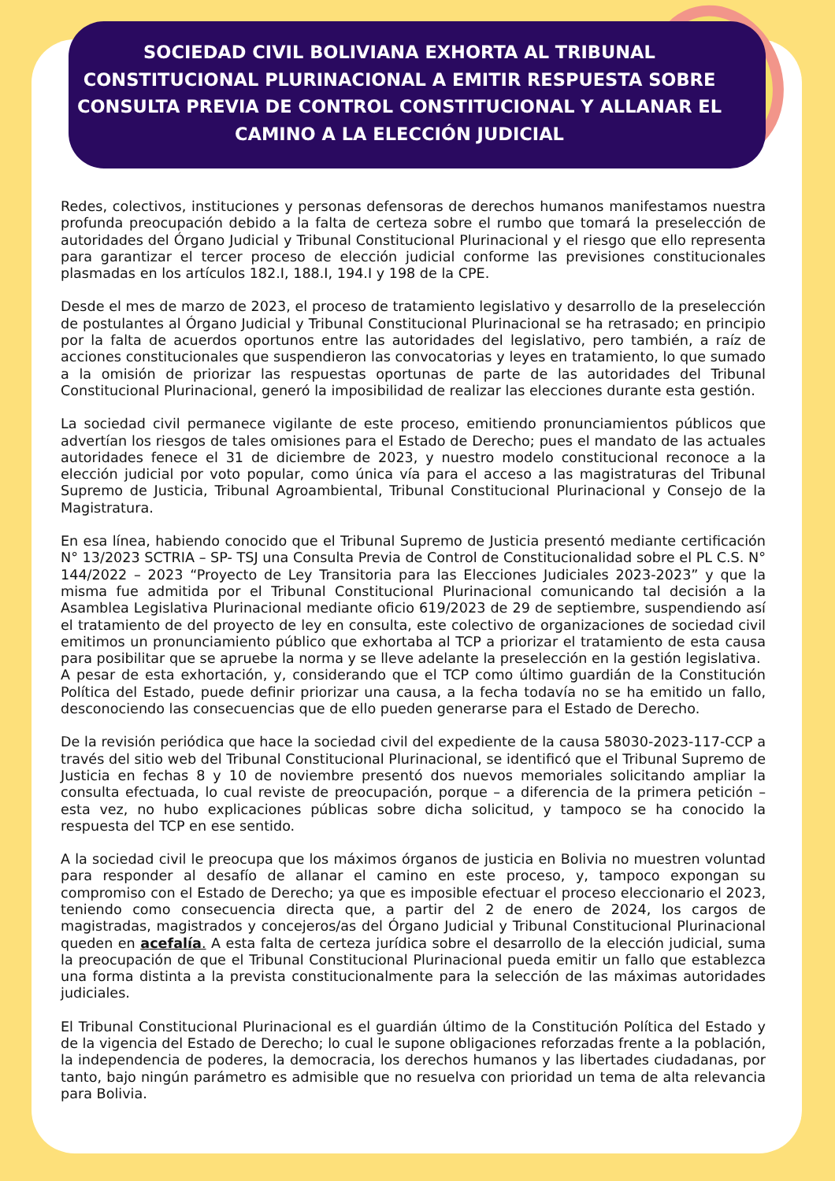SOCIEDAD CIVIL BOLIVIANA EXHORTA AL TRIBUNAL CONSTITUCIONAL PLURINACIONAL A EMITIR RESPUESTA SOBRE CONSULTA PREVIA DE CONTROL CONSTITUCIONAL Y ALLANAR EL CAMINO A LA ELECCIÓN JUDICIAL
Redes, colectivos, instituciones y personas defensoras de derechos humanos manifestamos nuestra profunda preocupación debido a la falta de certeza sobre el rumbo que tomará la preselección de autoridades del Órgano Judicial y Tribunal Constitucional Plurinacional y el riesgo que ello representa para garantizar el tercer proceso de elección judicial conforme las previsiones constitucionales plasmadas en los artículos 182.I, 188.I, 194.I y 198 de la CPE.
Desde el mes de marzo de 2023, el proceso de tratamiento legislativo y desarrollo de la preselección de postulantes al Órgano Judicial y Tribunal Constitucional Plurinacional se ha retrasado; en principio por la falta de acuerdos oportunos entre las autoridades del legislativo, pero también, a raíz de acciones constitucionales que suspendieron las convocatorias y leyes en tratamiento, lo que sumado a la omisión de priorizar las respuestas oportunas de parte de las autoridades del Tribunal Constitucional Plurinacional, generó la imposibilidad de realizar las elecciones durante esta gestión.
La sociedad civil permanece vigilante de este proceso, emitiendo pronunciamientos públicos que advertían los riesgos de tales omisiones para el Estado de Derecho; pues el mandato de las actuales autoridades fenece el 31 de diciembre de 2023, y nuestro modelo constitucional reconoce a la elección judicial por voto popular, como única vía para el acceso a las magistraturas del Tribunal Supremo de Justicia, Tribunal Agroambiental, Tribunal Constitucional Plurinacional y Consejo de la Magistratura.
En esa línea, habiendo conocido que el Tribunal Supremo de Justicia presentó mediante certificación N° 13/2023 SCTRIA – SP- TSJ una Consulta Previa de Control de Constitucionalidad sobre el PL C.S. N° 144/2022 – 2023 “Proyecto de Ley Transitoria para las Elecciones Judiciales 2023-2023” y que la misma fue admitida por el Tribunal Constitucional Plurinacional comunicando tal decisión a la Asamblea Legislativa Plurinacional mediante oficio 619/2023 de 29 de septiembre, suspendiendo así el tratamiento de del proyecto de ley en consulta, este colectivo de organizaciones de sociedad civil emitimos un pronunciamiento público que exhortaba al TCP a priorizar el tratamiento de esta causa para posibilitar que se apruebe la norma y se lleve adelante la preselección en la gestión legislativa.
A pesar de esta exhortación, y, considerando que el TCP como último guardián de la Constitución Política del Estado, puede definir priorizar una causa, a la fecha todavía no se ha emitido un fallo, desconociendo las consecuencias que de ello pueden generarse para el Estado de Derecho.
De la revisión periódica que hace la sociedad civil del expediente de la causa 58030-2023-117-CCP a través del sitio web del Tribunal Constitucional Plurinacional, se identificó que el Tribunal Supremo de Justicia en fechas 8 y 10 de noviembre presentó dos nuevos memoriales solicitando ampliar la consulta efectuada, lo cual reviste de preocupación, porque – a diferencia de la primera petición – esta vez, no hubo explicaciones públicas sobre dicha solicitud, y tampoco se ha conocido la respuesta del TCP en ese sentido.
A la sociedad civil le preocupa que los máximos órganos de justicia en Bolivia no muestren voluntad para responder al desafío de allanar el camino en este proceso, y, tampoco expongan su compromiso con el Estado de Derecho; ya que es imposible efectuar el proceso eleccionario el 2023, teniendo como consecuencia directa que, a partir del 2 de enero de 2024, los cargos de magistradas, magistrados y concejeros/as del Órgano Judicial y Tribunal Constitucional Plurinacional queden en acefalía. A esta falta de certeza jurídica sobre el desarrollo de la elección judicial, suma la preocupación de que el Tribunal Constitucional Plurinacional pueda emitir un fallo que establezca una forma distinta a la prevista constitucionalmente para la selección de las máximas autoridades judiciales.
El Tribunal Constitucional Plurinacional es el guardián último de la Constitución Política del Estado y de la vigencia del Estado de Derecho; lo cual le supone obligaciones reforzadas frente a la población, la independencia de poderes, la democracia, los derechos humanos y las libertades ciudadanas, por tanto, bajo ningún parámetro es admisible que no resuelva con prioridad un tema de alta relevancia para Bolivia.